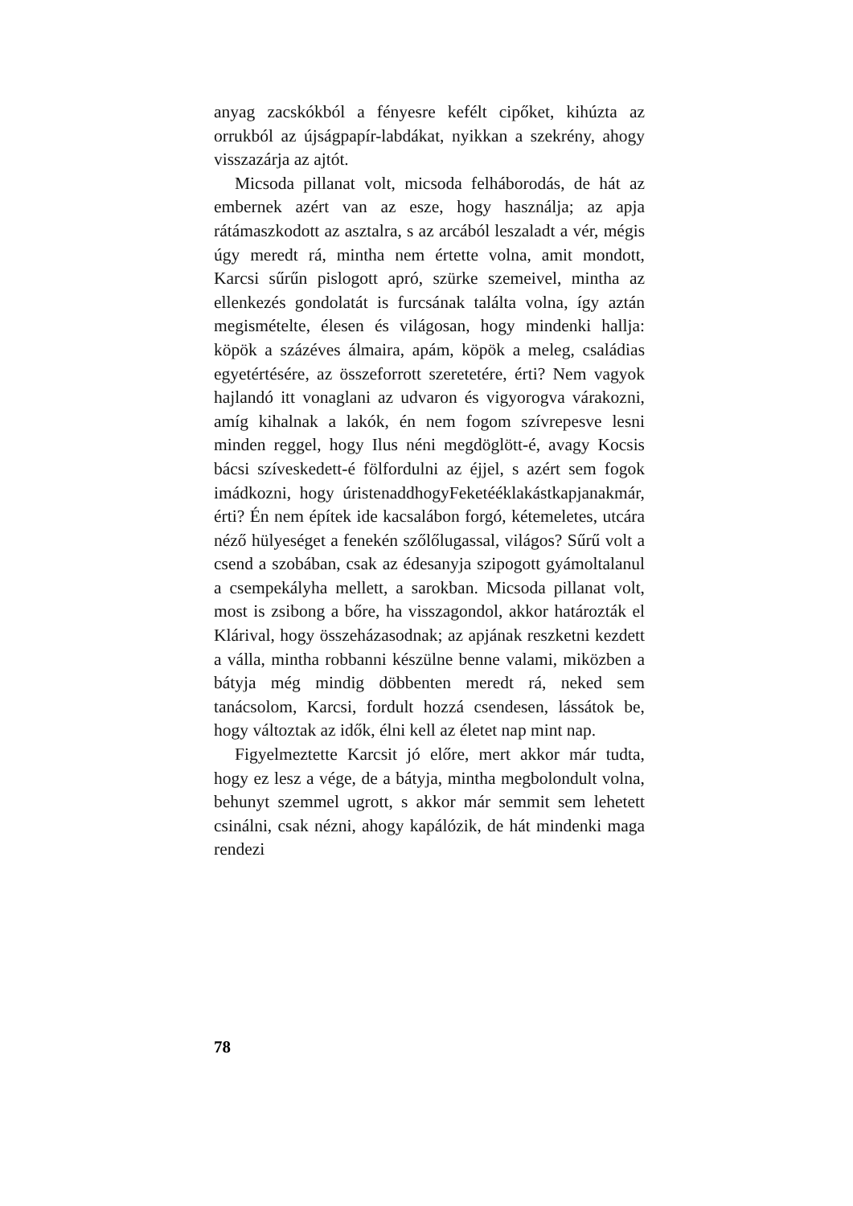anyag zacskókból a fényesre kefélt cipőket, ki­húzta az orrukból az újságpapír-labdákat, nyikkan a szekrény, ahogy visszazárja az ajtót.
Micsoda pillanat volt, micsoda felháborodás, de hát az embernek azért van az esze, hogy használja; az apja rátámaszkodott az asztalra, s az arcából leszaladt a vér, mégis úgy meredt rá, mintha nem értette volna, amit mondott, Karcsi sűrűn pislogott apró, szürke szemeivel, mintha az ellenkezés gon­dolatát is furcsának találta volna, így aztán megis­mételte, élesen és világosan, hogy mindenki hallja: köpök a százéves álmaira, apám, köpök a meleg, családias egyetértésére, az összeforrott szeretetére, érti? Nem vagyok hajlandó itt vonaglani az udva­ron és vigyorogva várakozni, amíg kihalnak a la­kók, én nem fogom szívrepesve lesni minden reg­gel, hogy Ilus néni megdöglött-é, avagy Kocsis bácsi szíveskedett-é fölfordulni az éjjel, s azért sem fogok imádkozni, hogy úristenaddhogyFeketé­éklakástkapjanakmár, érti? Én nem építek ide ka­csalábon forgó, kétemeletes, utcára néző hülyesé­get a fenekén szőlőlugassal, világos? Sűrű volt a csend a szobában, csak az édesanyja szipogott gyámoltalanul a csempekályha mellett, a sarok­ban. Micsoda pillanat volt, most is zsibong a bőre, ha visszagondol, akkor határozták el Klárival, hogy összeházasodnak; az apjának reszketni kez­dett a válla, mintha robbanni készülne benne va­lami, miközben a bátyja még mindig döbbenten meredt rá, neked sem tanácsolom, Karcsi, fordult hozzá csendesen, lássátok be, hogy változtak az idők, élni kell az életet nap mint nap.
Figyelmeztette Karcsit jó előre, mert akkor már tudta, hogy ez lesz a vége, de a bátyja, mintha megbolondult volna, behunyt szemmel ugrott, s akkor már semmit sem lehetett csinálni, csak néz­ni, ahogy kapálózik, de hát mindenki maga rendezi
78